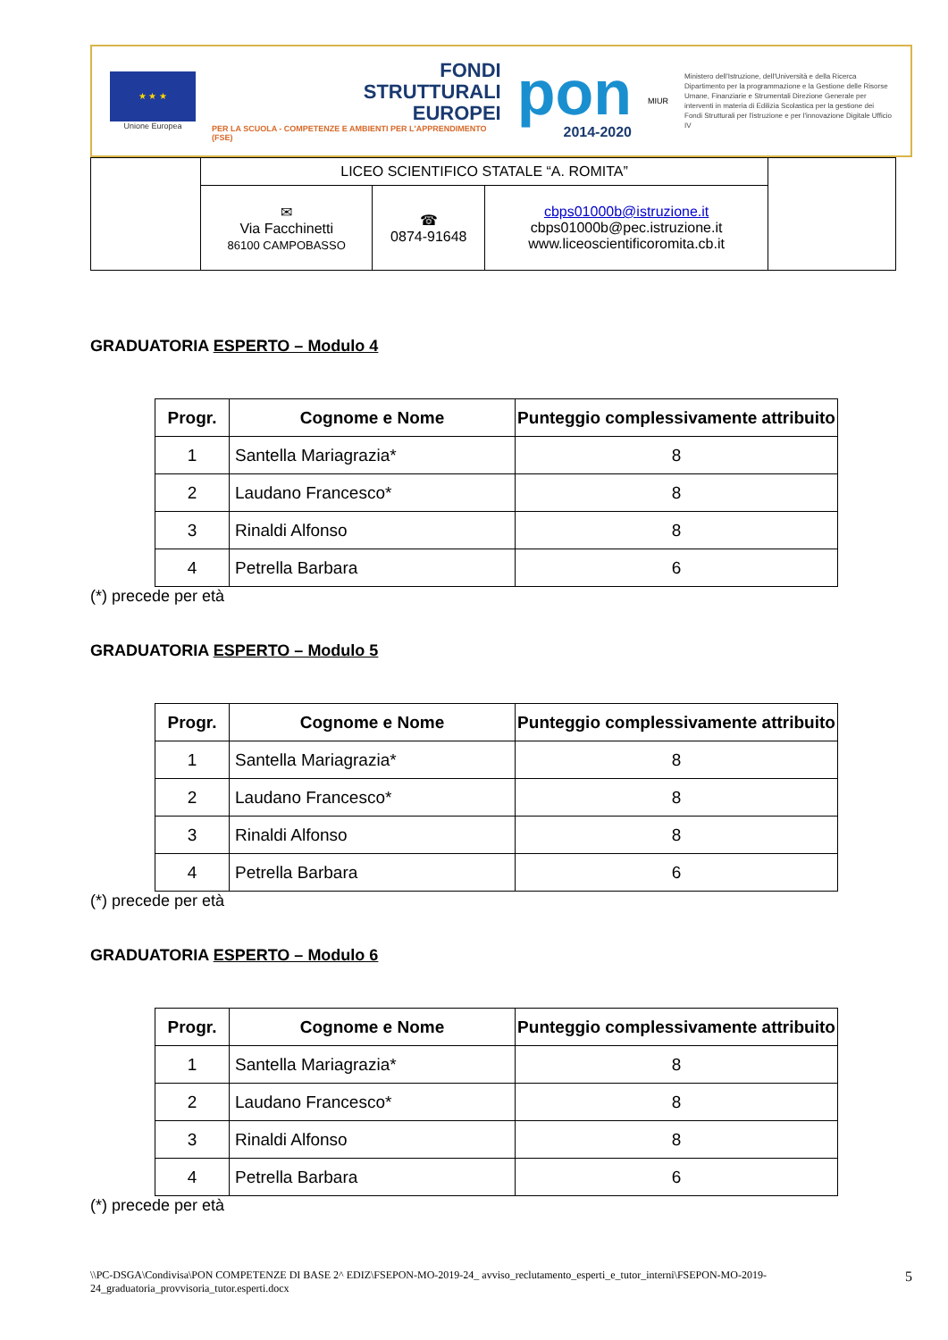★ ★ ★
Unione Europea
FONDI
STRUTTURALI
EUROPEI
PER LA SCUOLA - COMPETENZE E AMBIENTI PER L'APPRENDIMENTO (FSE)
pon
2014-2020
MIUR
Ministero dell'Istruzione, dell'Università e della Ricerca Dipartimento per la programmazione e la Gestione delle Risorse Umane, Finanziarie e Strumentali Direzione Generale per interventi in materia di Edilizia Scolastica per la gestione dei Fondi Strutturali per l'istruzione e per l'innovazione Digitale Ufficio IV
| | LICEO SCIENTIFICO STATALE “A. ROMITA” | | | |
| | ✉ Via Facchinetti 86100 CAMPOBASSO | ☎ 0874-91648 | cbps01000b@istruzione.it cbps01000b@pec.istruzione.it www.liceoscientificoromita.cb.it | |
GRADUATORIA ESPERTO – Modulo 4
| Progr. | Cognome e Nome | Punteggio complessivamente attribuito |
| --- | --- | --- |
| 1 | Santella Mariagrazia* | 8 |
| 2 | Laudano Francesco* | 8 |
| 3 | Rinaldi Alfonso | 8 |
| 4 | Petrella Barbara | 6 |
(*) precede per età
GRADUATORIA ESPERTO – Modulo 5
| Progr. | Cognome e Nome | Punteggio complessivamente attribuito |
| --- | --- | --- |
| 1 | Santella Mariagrazia* | 8 |
| 2 | Laudano Francesco* | 8 |
| 3 | Rinaldi Alfonso | 8 |
| 4 | Petrella Barbara | 6 |
(*) precede per età
GRADUATORIA ESPERTO – Modulo 6
| Progr. | Cognome e Nome | Punteggio complessivamente attribuito |
| --- | --- | --- |
| 1 | Santella Mariagrazia* | 8 |
| 2 | Laudano Francesco* | 8 |
| 3 | Rinaldi Alfonso | 8 |
| 4 | Petrella Barbara | 6 |
(*) precede per età
\\PC-DSGA\Condivisa\PON COMPETENZE DI BASE 2^ EDIZ\FSEPON-MO-2019-24_ avviso_reclutamento_esperti_e_tutor_interni\FSEPON-MO-2019-24_graduatoria_provvisoria_tutor.esperti.docx
5